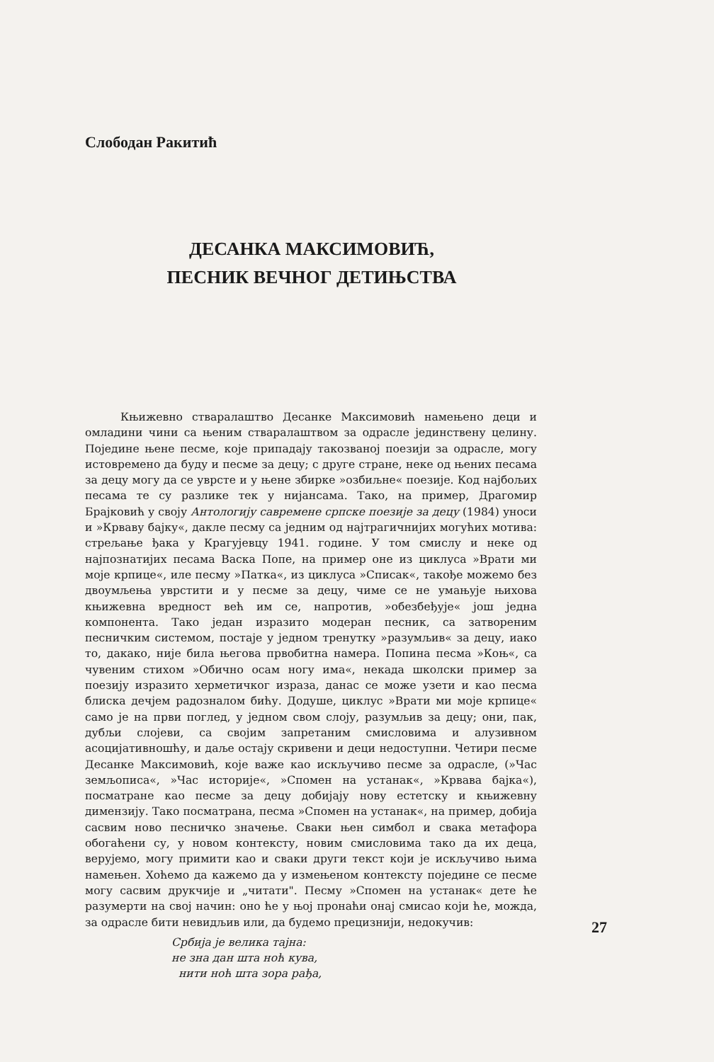Слободан Ракитић
ДЕСАНКА МАКСИМОВИЋ,
ПЕСНИК ВЕЧНОГ ДЕТИЊСТВА
Књижевно стваралаштво Десанке Максимовић намењено деци и омладини чини са њеним стваралаштвом за одрасле јединствену целину. Поједине њене песме, које припадају такозваној поезији за одрасле, могу истовремено да буду и песме за децу; с друге стране, неке од њених песама за децу могу да се уврсте и у њене збирке »озбиљне« поезије. Код најбољих песама те су разлике тек у нијансама. Тако, на пример, Драгомир Брајковић у своју Антологију савремене српске поезије за децу (1984) уноси и »Крваву бајку«, дакле песму са једним од најтрагичнијих могућих мотива: стрељање ђака у Крагујевцу 1941. године. У том смислу и неке од најпознатијих песама Васка Попе, на пример оне из циклуса »Врати ми моје крпице«, иле песму »Патка«, из циклуса »Списак«, такође можемо без двоумљења уврстити и у песме за децу, чиме се не умањује њихова књижевна вредност већ им се, напротив, »обезбеђује« још једна компонента. Тако један изразито модеран песник, са затвореним песничким системом, постаје у једном тренутку »разумљив« за децу, иако то, дакако, није била његова првобитна намера. Попина песма »Коњ«, са чувеним стихом »Обично осам ногу има«, некада школски пример за поезију изразито херметичког израза, данас се може узети и као песма блиска дечјем радозналом бићу. Додуше, циклус »Врати ми моје крпице« само је на први поглед, у једном свом слоју, разумљив за децу; они, пак, дубљи слојеви, са својим запретаним смисловима и алузивном асоцијативношћу, и даље остају скривени и деци недоступни. Четири песме Десанке Максимовић, које важе као искључиво песме за одрасле, (»Час земљописа«, »Час историје«, »Спомен на устанак«, »Крвава бајка«), посматране као песме за децу добијају нову естетску и књижевну димензију. Тако посматрана, песма »Спомен на устанак«, на пример, добија сасвим ново песничко значење. Сваки њен симбол и свака метафора обогаћени су, у новом контексту, новим смисловима тако да их деца, верујемо, могу примити као и сваки други текст који је искључиво њима намењен. Хоћемо да кажемо да у измењеном контексту поједине се песме могу сасвим друкчије и „читати". Песму »Спомен на устанак« дете ће разумерти на свој начин: оно ће у њој пронаћи онај смисао који ће, можда, за одрасле бити невидљив или, да будемо прецизнији, недокучив:
Србија је велика тајна:
не зна дан шта ноћ кува,
нити ноћ шта зора рађа,
27